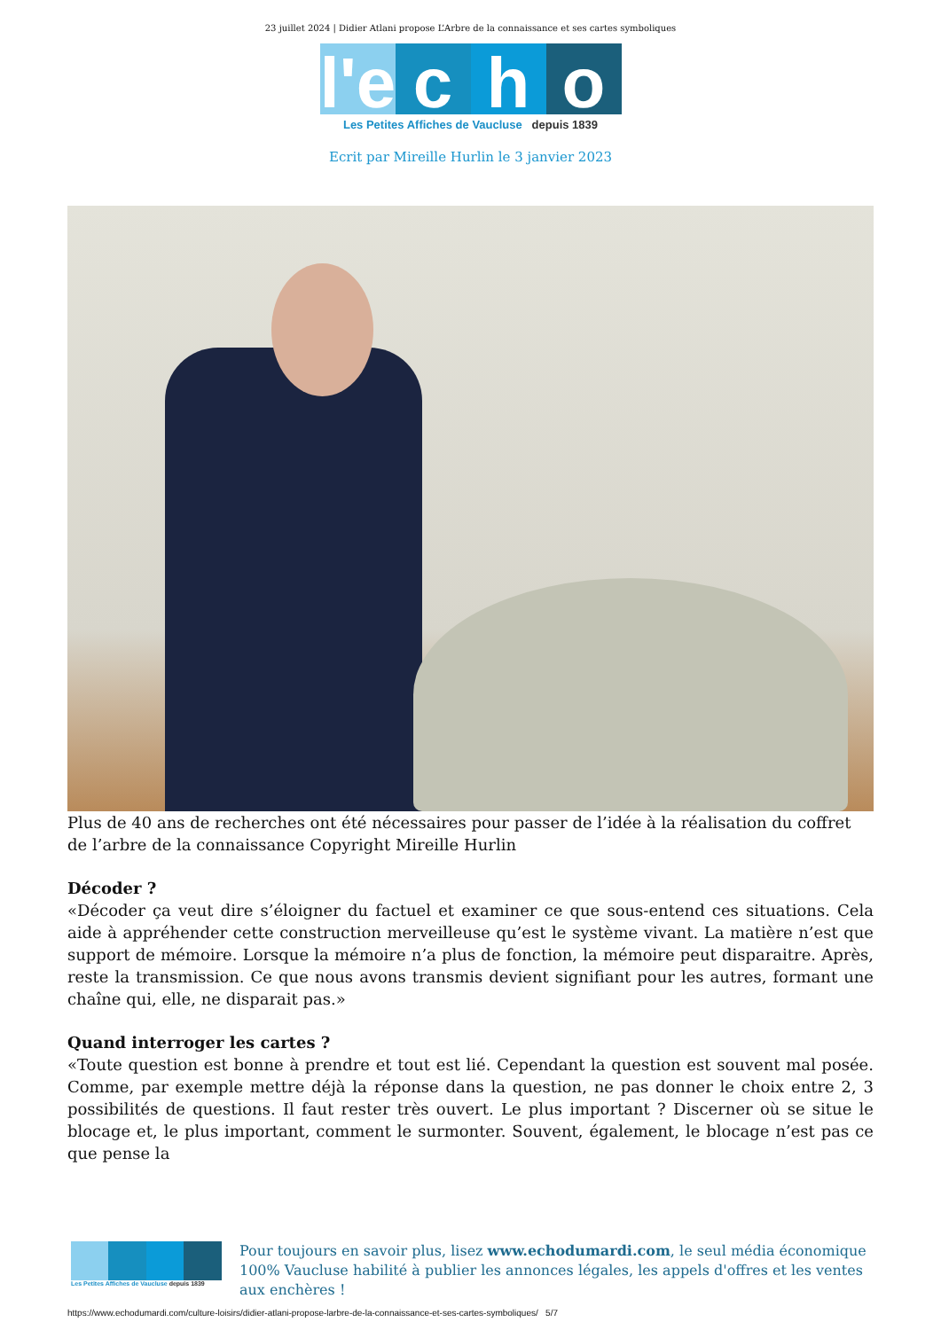23 juillet 2024 | Didier Atlani propose L’Arbre de la connaissance et ses cartes symboliques
l'e c h o
Les Petites Affiches de Vaucluse depuis 1839
Ecrit par Mireille Hurlin le 3 janvier 2023
Plus de 40 ans de recherches ont été nécessaires pour passer de l’idée à la réalisation du coffret de l’arbre de la connaissance Copyright Mireille Hurlin
Décoder ?
«Décoder ça veut dire s’éloigner du factuel et examiner ce que sous-entend ces situations. Cela aide à appréhender cette construction merveilleuse qu’est le système vivant. La matière n’est que support de mémoire. Lorsque la mémoire n’a plus de fonction, la mémoire peut disparaitre. Après, reste la transmission. Ce que nous avons transmis devient signifiant pour les autres, formant une chaîne qui, elle, ne disparait pas.»
Quand interroger les cartes ?
«Toute question est bonne à prendre et tout est lié. Cependant la question est souvent mal posée. Comme, par exemple mettre déjà la réponse dans la question, ne pas donner le choix entre 2, 3 possibilités de questions. Il faut rester très ouvert. Le plus important ? Discerner où se situe le blocage et, le plus important, comment le surmonter. Souvent, également, le blocage n’est pas ce que pense la
Les Petites Affiches de Vaucluse depuis 1839
Pour toujours en savoir plus, lisez www.echodumardi.com, le seul média économique 100% Vaucluse habilité à publier les annonces légales, les appels d'offres et les ventes aux enchères !
https://www.echodumardi.com/culture-loisirs/didier-atlani-propose-larbre-de-la-connaissance-et-ses-cartes-symboliques/ 5/7